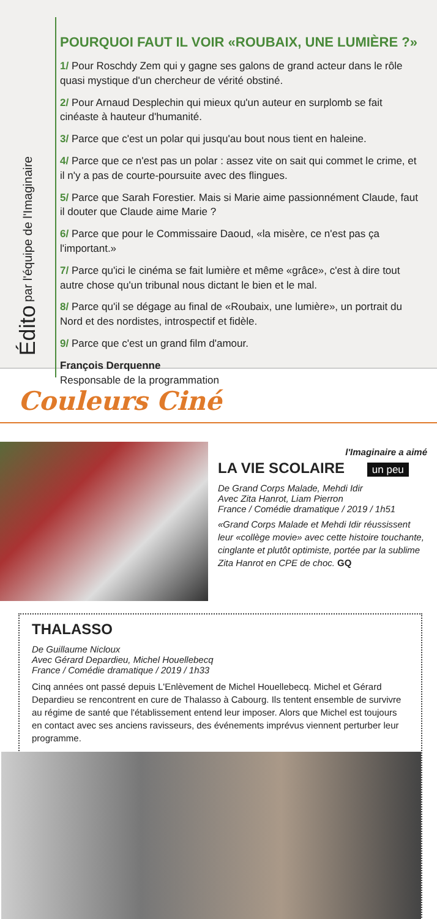Édito par l'équipe de l'Imaginaire
POURQUOI FAUT IL VOIR «ROUBAIX, UNE LUMIÈRE ?»
1/ Pour Roschdy Zem qui y gagne ses galons de grand acteur dans le rôle quasi mystique d'un chercheur de vérité obstiné.
2/ Pour Arnaud Desplechin qui mieux qu'un auteur en surplomb se fait cinéaste à hauteur d'humanité.
3/ Parce que c'est un polar qui jusqu'au bout nous tient en haleine.
4/ Parce que ce n'est pas un polar : assez vite on sait qui commet le crime, et il n'y a pas de courte-poursuite avec des flingues.
5/ Parce que Sarah Forestier. Mais si Marie aime passionnément Claude, faut il douter que Claude aime Marie ?
6/ Parce que pour le Commissaire Daoud, «la misère, ce n'est pas ça l'important.»
7/ Parce qu'ici le cinéma se fait lumière et même «grâce», c'est à dire tout autre chose qu'un tribunal nous dictant le bien et le mal.
8/ Parce qu'il se dégage au final de «Roubaix, une lumière», un portrait du Nord et des nordistes, introspectif et fidèle.
9/ Parce que c'est un grand film d'amour.
François Derquenne
Responsable de la programmation
Couleurs Ciné
l'Imaginaire a aimé
LA VIE SCOLAIRE un peu
De Grand Corps Malade, Mehdi Idir
Avec Zita Hanrot, Liam Pierron
France / Comédie dramatique / 2019 / 1h51
«Grand Corps Malade et Mehdi Idir réussissent leur «collège movie» avec cette histoire touchante, cinglante et plutôt optimiste, portée par la sublime Zita Hanrot en CPE de choc. GQ
THALASSO
De Guillaume Nicloux
Avec Gérard Depardieu, Michel Houellebecq
France / Comédie dramatique / 2019 / 1h33
Cinq années ont passé depuis L'Enlèvement de Michel Houellebecq. Michel et Gérard Depardieu se rencontrent en cure de Thalasso à Cabourg. Ils tentent ensemble de survivre au régime de santé que l'établissement entend leur imposer. Alors que Michel est toujours en contact avec ses anciens ravisseurs, des événements imprévus viennent perturber leur programme.